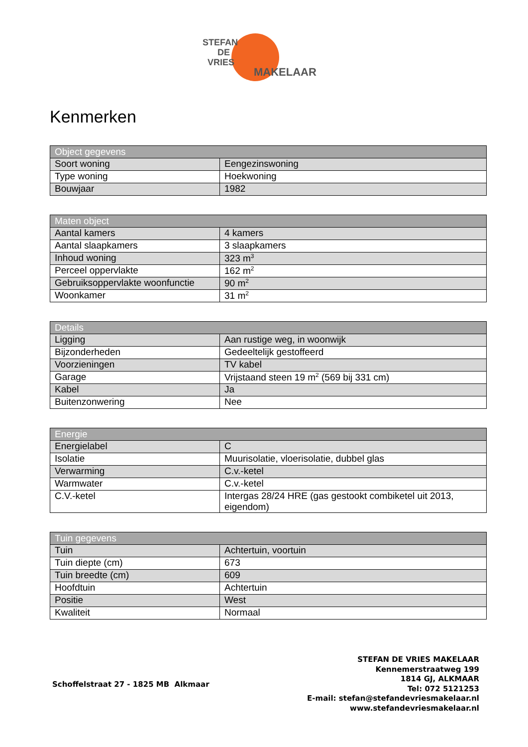STEFAN
DE
VRIES
MAKELAAR
Kenmerken
| Object gegevens | |
| --- | --- |
| Soort woning | Eengezinswoning |
| Type woning | Hoekwoning |
| Bouwjaar | 1982 |
| Maten object | |
| --- | --- |
| Aantal kamers | 4 kamers |
| Aantal slaapkamers | 3 slaapkamers |
| Inhoud woning | 323 m<sup>3</sup> |
| Perceel oppervlakte | 162 m<sup>2</sup> |
| Gebruiksoppervlakte woonfunctie | 90 m<sup>2</sup> |
| Woonkamer | 31 m<sup>2</sup> |
| Details | |
| --- | --- |
| Ligging | Aan rustige weg, in woonwijk |
| Bijzonderheden | Gedeeltelijk gestoffeerd |
| Voorzieningen | TV kabel |
| Garage | Vrijstaand steen 19 m<sup>2</sup> (569 bij 331 cm) |
| Kabel | Ja |
| Buitenzonwering | Nee |
| Energie | |
| --- | --- |
| Energielabel | C |
| Isolatie | Muurisolatie, vloerisolatie, dubbel glas |
| Verwarming | C.v.-ketel |
| Warmwater | C.v.-ketel |
| C.V.-ketel | Intergas 28/24 HRE (gas gestookt combiketel uit 2013, eigendom) |
| Tuin gegevens | |
| --- | --- |
| Tuin | Achtertuin, voortuin |
| Tuin diepte (cm) | 673 |
| Tuin breedte (cm) | 609 |
| Hoofdtuin | Achtertuin |
| Positie | West |
| Kwaliteit | Normaal |
Schoffelstraat 27 - 1825 MB Alkmaar
STEFAN DE VRIES MAKELAAR
Kennemerstraatweg 199
1814 GJ, ALKMAAR
Tel: 072 5121253
E-mail: stefan@stefandevriesmakelaar.nl
www.stefandevriesmakelaar.nl